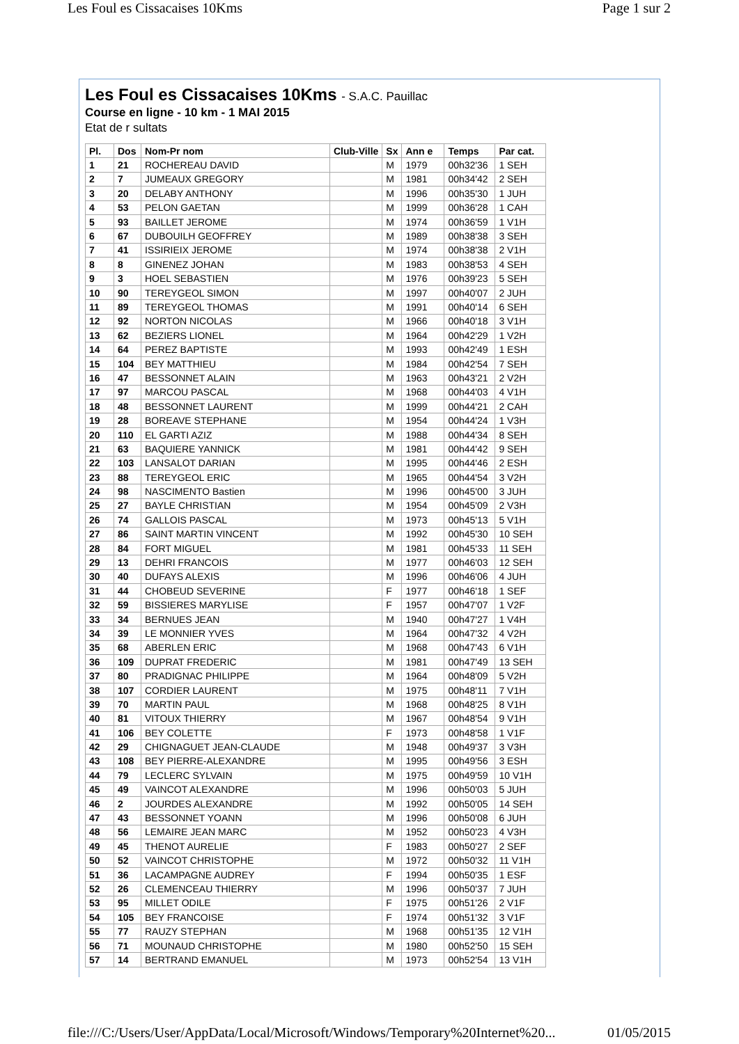Les Foul es Cissacaises 10Kms Page 1 sur 2
Les Foul es Cissacaises 10Kms - S.A.C. Pauillac
Course en ligne - 10 km - 1 MAI 2015
Etat de r sultats
| Pl. | Dos | Nom-Pr nom | Club-Ville | Sx | Ann e | Temps | Par cat. |
| --- | --- | --- | --- | --- | --- | --- | --- |
| 1 | 21 | ROCHEREAU DAVID | | M | 1979 | 00h32'36 | 1 SEH |
| 2 | 7 | JUMEAUX GREGORY | | M | 1981 | 00h34'42 | 2 SEH |
| 3 | 20 | DELABY ANTHONY | | M | 1996 | 00h35'30 | 1 JUH |
| 4 | 53 | PELON GAETAN | | M | 1999 | 00h36'28 | 1 CAH |
| 5 | 93 | BAILLET JEROME | | M | 1974 | 00h36'59 | 1 V1H |
| 6 | 67 | DUBOUILH GEOFFREY | | M | 1989 | 00h38'38 | 3 SEH |
| 7 | 41 | ISSIRIEIX JEROME | | M | 1974 | 00h38'38 | 2 V1H |
| 8 | 8 | GINENEZ JOHAN | | M | 1983 | 00h38'53 | 4 SEH |
| 9 | 3 | HOEL SEBASTIEN | | M | 1976 | 00h39'23 | 5 SEH |
| 10 | 90 | TEREYGEOL SIMON | | M | 1997 | 00h40'07 | 2 JUH |
| 11 | 89 | TEREYGEOL THOMAS | | M | 1991 | 00h40'14 | 6 SEH |
| 12 | 92 | NORTON NICOLAS | | M | 1966 | 00h40'18 | 3 V1H |
| 13 | 62 | BEZIERS LIONEL | | M | 1964 | 00h42'29 | 1 V2H |
| 14 | 64 | PEREZ BAPTISTE | | M | 1993 | 00h42'49 | 1 ESH |
| 15 | 104 | BEY MATTHIEU | | M | 1984 | 00h42'54 | 7 SEH |
| 16 | 47 | BESSONNET ALAIN | | M | 1963 | 00h43'21 | 2 V2H |
| 17 | 97 | MARCOU PASCAL | | M | 1968 | 00h44'03 | 4 V1H |
| 18 | 48 | BESSONNET LAURENT | | M | 1999 | 00h44'21 | 2 CAH |
| 19 | 28 | BOREAVE STEPHANE | | M | 1954 | 00h44'24 | 1 V3H |
| 20 | 110 | EL GARTI AZIZ | | M | 1988 | 00h44'34 | 8 SEH |
| 21 | 63 | BAQUIERE YANNICK | | M | 1981 | 00h44'42 | 9 SEH |
| 22 | 103 | LANSALOT DARIAN | | M | 1995 | 00h44'46 | 2 ESH |
| 23 | 88 | TEREYGEOL ERIC | | M | 1965 | 00h44'54 | 3 V2H |
| 24 | 98 | NASCIMENTO Bastien | | M | 1996 | 00h45'00 | 3 JUH |
| 25 | 27 | BAYLE CHRISTIAN | | M | 1954 | 00h45'09 | 2 V3H |
| 26 | 74 | GALLOIS PASCAL | | M | 1973 | 00h45'13 | 5 V1H |
| 27 | 86 | SAINT MARTIN VINCENT | | M | 1992 | 00h45'30 | 10 SEH |
| 28 | 84 | FORT MIGUEL | | M | 1981 | 00h45'33 | 11 SEH |
| 29 | 13 | DEHRI FRANCOIS | | M | 1977 | 00h46'03 | 12 SEH |
| 30 | 40 | DUFAYS ALEXIS | | M | 1996 | 00h46'06 | 4 JUH |
| 31 | 44 | CHOBEUD SEVERINE | | F | 1977 | 00h46'18 | 1 SEF |
| 32 | 59 | BISSIERES MARYLISE | | F | 1957 | 00h47'07 | 1 V2F |
| 33 | 34 | BERNUES JEAN | | M | 1940 | 00h47'27 | 1 V4H |
| 34 | 39 | LE MONNIER YVES | | M | 1964 | 00h47'32 | 4 V2H |
| 35 | 68 | ABERLEN ERIC | | M | 1968 | 00h47'43 | 6 V1H |
| 36 | 109 | DUPRAT FREDERIC | | M | 1981 | 00h47'49 | 13 SEH |
| 37 | 80 | PRADIGNAC PHILIPPE | | M | 1964 | 00h48'09 | 5 V2H |
| 38 | 107 | CORDIER LAURENT | | M | 1975 | 00h48'11 | 7 V1H |
| 39 | 70 | MARTIN PAUL | | M | 1968 | 00h48'25 | 8 V1H |
| 40 | 81 | VITOUX THIERRY | | M | 1967 | 00h48'54 | 9 V1H |
| 41 | 106 | BEY COLETTE | | F | 1973 | 00h48'58 | 1 V1F |
| 42 | 29 | CHIGNAGUET JEAN-CLAUDE | | M | 1948 | 00h49'37 | 3 V3H |
| 43 | 108 | BEY PIERRE-ALEXANDRE | | M | 1995 | 00h49'56 | 3 ESH |
| 44 | 79 | LECLERC SYLVAIN | | M | 1975 | 00h49'59 | 10 V1H |
| 45 | 49 | VAINCOT ALEXANDRE | | M | 1996 | 00h50'03 | 5 JUH |
| 46 | 2 | JOURDES ALEXANDRE | | M | 1992 | 00h50'05 | 14 SEH |
| 47 | 43 | BESSONNET YOANN | | M | 1996 | 00h50'08 | 6 JUH |
| 48 | 56 | LEMAIRE JEAN MARC | | M | 1952 | 00h50'23 | 4 V3H |
| 49 | 45 | THENOT AURELIE | | F | 1983 | 00h50'27 | 2 SEF |
| 50 | 52 | VAINCOT CHRISTOPHE | | M | 1972 | 00h50'32 | 11 V1H |
| 51 | 36 | LACAMPAGNE AUDREY | | F | 1994 | 00h50'35 | 1 ESF |
| 52 | 26 | CLEMENCEAU THIERRY | | M | 1996 | 00h50'37 | 7 JUH |
| 53 | 95 | MILLET ODILE | | F | 1975 | 00h51'26 | 2 V1F |
| 54 | 105 | BEY FRANCOISE | | F | 1974 | 00h51'32 | 3 V1F |
| 55 | 77 | RAUZY STEPHAN | | M | 1968 | 00h51'35 | 12 V1H |
| 56 | 71 | MOUNAUD CHRISTOPHE | | M | 1980 | 00h52'50 | 15 SEH |
| 57 | 14 | BERTRAND EMANUEL | | M | 1973 | 00h52'54 | 13 V1H |
file:///C:/Users/User/AppData/Local/Microsoft/Windows/Temporary%20Internet%20... 01/05/2015